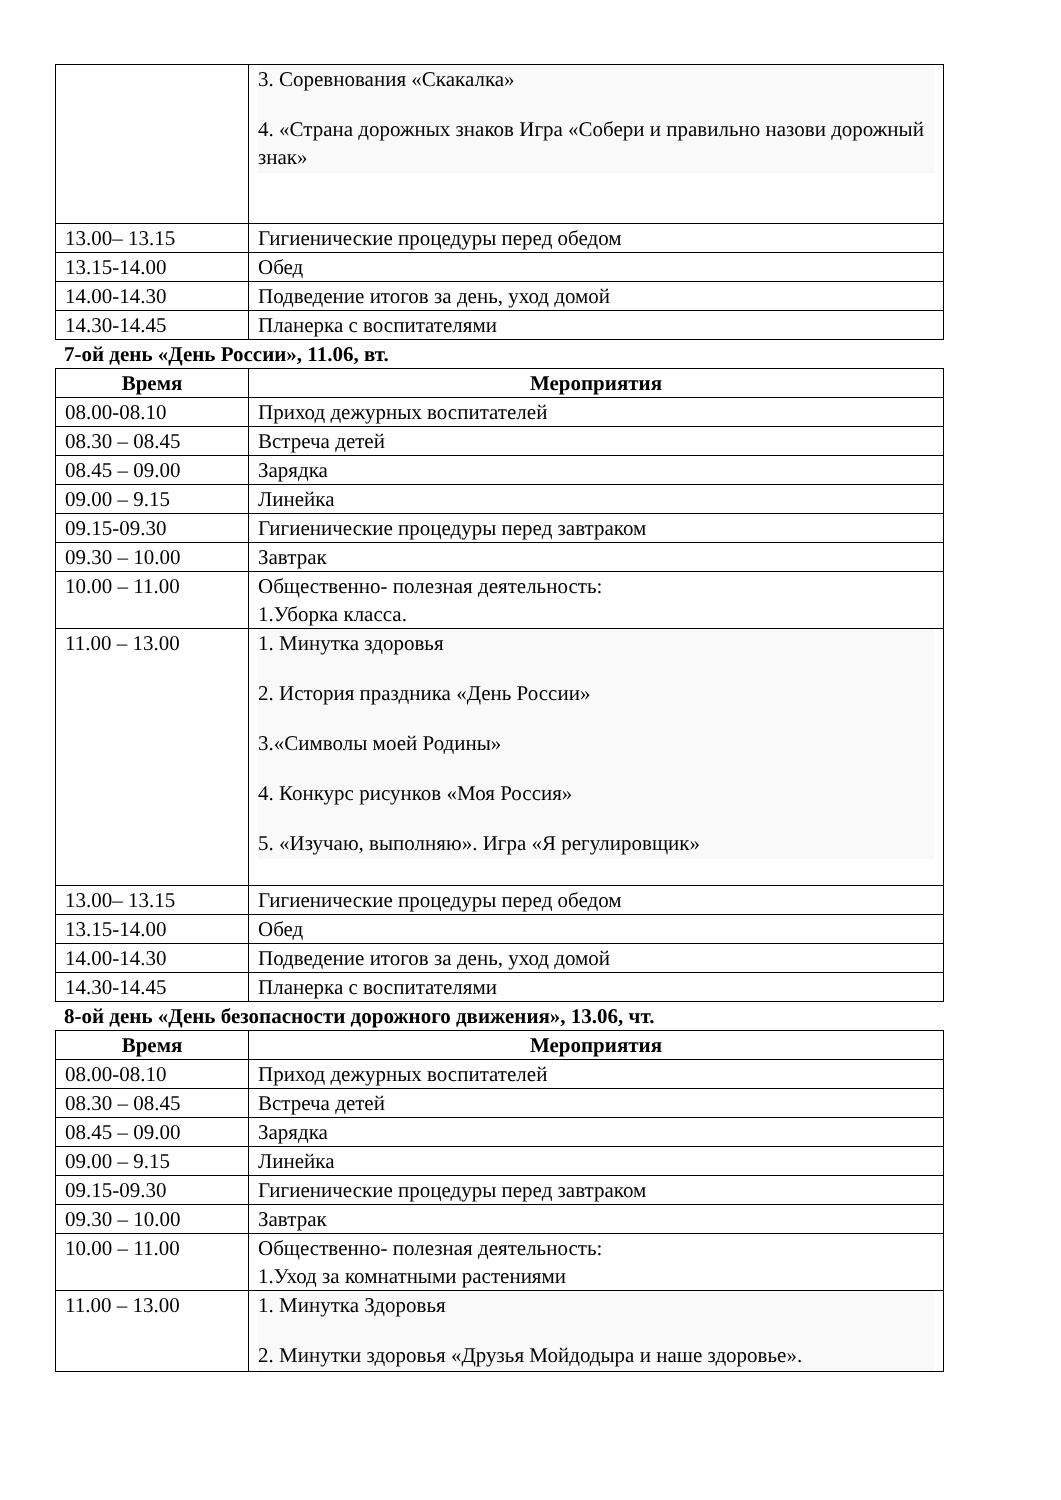| | 3. Соревнования «Скакалка» 4. «Страна дорожных знаков Игра «Собери и правильно назови дорожный знак» |
| 13.00– 13.15 | Гигиенические процедуры перед обедом |
| 13.15-14.00 | Обед |
| 14.00-14.30 | Подведение итогов за день, уход домой |
| 14.30-14.45 | Планерка с воспитателями |
7-ой день «День России», 11.06, вт.
| Время | Мероприятия |
| --- | --- |
| 08.00-08.10 | Приход дежурных воспитателей |
| 08.30 – 08.45 | Встреча детей |
| 08.45 – 09.00 | Зарядка |
| 09.00 – 9.15 | Линейка |
| 09.15-09.30 | Гигиенические процедуры перед завтраком |
| 09.30 – 10.00 | Завтрак |
| 10.00 – 11.00 | Общественно- полезная деятельность: 1.Уборка класса. |
| 11.00 – 13.00 | 1. Минутка здоровья 2. История праздника «День России» 3.«Символы моей Родины» 4. Конкурс рисунков «Моя Россия» 5. «Изучаю, выполняю». Игра «Я регулировщик» |
| 13.00– 13.15 | Гигиенические процедуры перед обедом |
| 13.15-14.00 | Обед |
| 14.00-14.30 | Подведение итогов за день, уход домой |
| 14.30-14.45 | Планерка с воспитателями |
8-ой день «День безопасности дорожного движения», 13.06, чт.
| Время | Мероприятия |
| --- | --- |
| 08.00-08.10 | Приход дежурных воспитателей |
| 08.30 – 08.45 | Встреча детей |
| 08.45 – 09.00 | Зарядка |
| 09.00 – 9.15 | Линейка |
| 09.15-09.30 | Гигиенические процедуры перед завтраком |
| 09.30 – 10.00 | Завтрак |
| 10.00 – 11.00 | Общественно- полезная деятельность: 1.Уход за комнатными растениями |
| 11.00 – 13.00 | 1. Минутка Здоровья 2. Минутки здоровья «Друзья Мойдодыра и наше здоровье». |